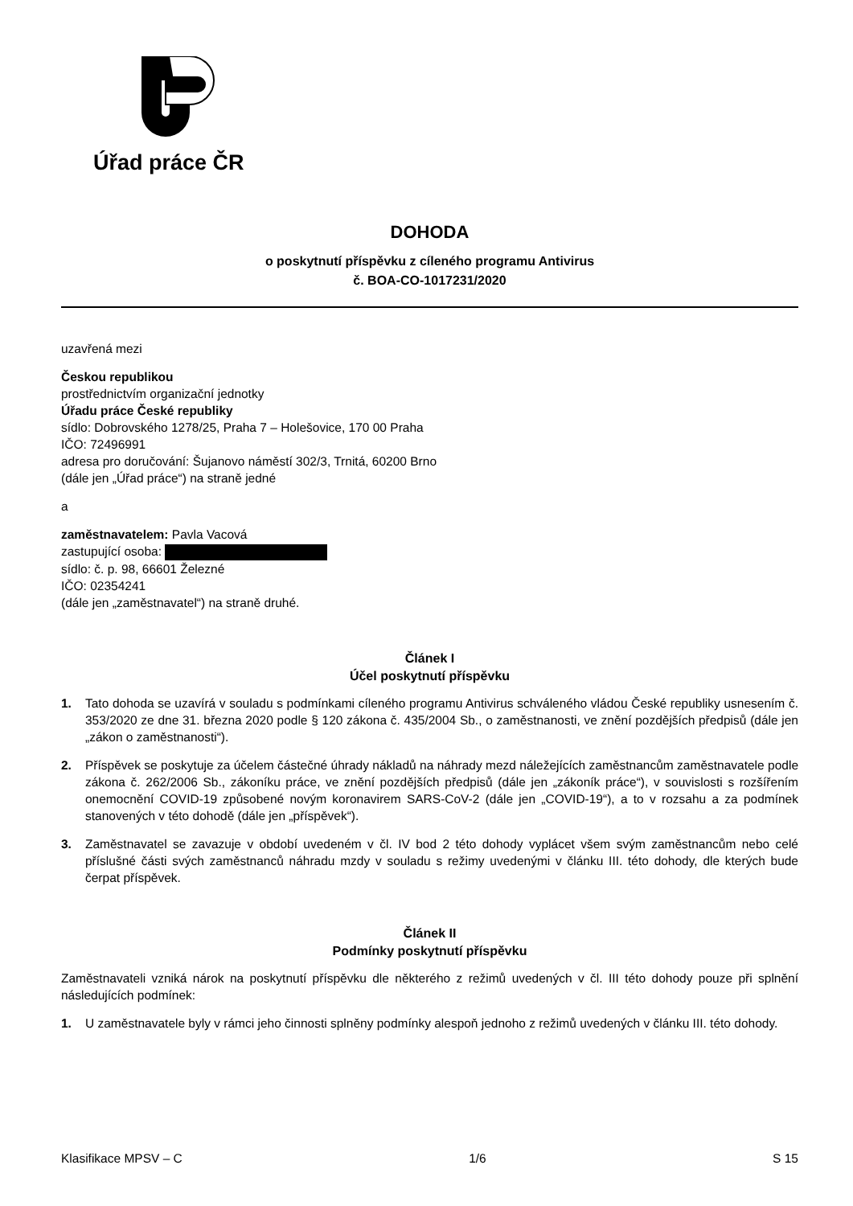Úřad práce ČR
DOHODA
o poskytnutí příspěvku z cíleného programu Antivirus
č. BOA-CO-1017231/2020
uzavřená mezi
Českou republikou
prostřednictvím organizační jednotky
Úřadu práce České republiky
sídlo: Dobrovského 1278/25, Praha 7 – Holešovice, 170 00 Praha
IČO: 72496991
adresa pro doručování: Šujanovo náměstí 302/3, Trnitá, 60200 Brno
(dále jen „Úřad práce“) na straně jedné
a
zaměstnavatelem: Pavla Vacová
zastupující osoba:
sídlo: č. p. 98, 66601 Železné
IČO: 02354241
(dále jen „zaměstnavatel“) na straně druhé.
Článek I
Účel poskytnutí příspěvku
1. Tato dohoda se uzavírá v souladu s podmínkami cíleného programu Antivirus schváleného vládou České republiky usnesením č. 353/2020 ze dne 31. března 2020 podle § 120 zákona č. 435/2004 Sb., o zaměstnanosti, ve znění pozdějších předpisů (dále jen „zákon o zaměstnanosti“).
2. Příspěvek se poskytuje za účelem částečné úhrady nákladů na náhrady mezd náležejících zaměstnancům zaměstnavatele podle zákona č. 262/2006 Sb., zákoníku práce, ve znění pozdějších předpisů (dále jen „zákoník práce“), v souvislosti s rozšířením onemocnění COVID-19 způsobené novým koronavirem SARS-CoV-2 (dále jen „COVID-19“), a to v rozsahu a za podmínek stanovených v této dohodě (dále jen „příspěvek“).
3. Zaměstnavatel se zavazuje v období uvedeném v čl. IV bod 2 této dohody vyplácet všem svým zaměstnancům nebo celé příslušné části svých zaměstnanců náhradu mzdy v souladu s režimy uvedenými v článku III. této dohody, dle kterých bude čerpat příspěvek.
Článek II
Podmínky poskytnutí příspěvku
Zaměstnavateli vzniká nárok na poskytnutí příspěvku dle některého z režimů uvedených v čl. III této dohody pouze při splnění následujících podmínek:
1. U zaměstnavatele byly v rámci jeho činnosti splněny podmínky alespoň jednoho z režimů uvedených v článku III. této dohody.
Klasifikace MPSV – C 1/6 S 15